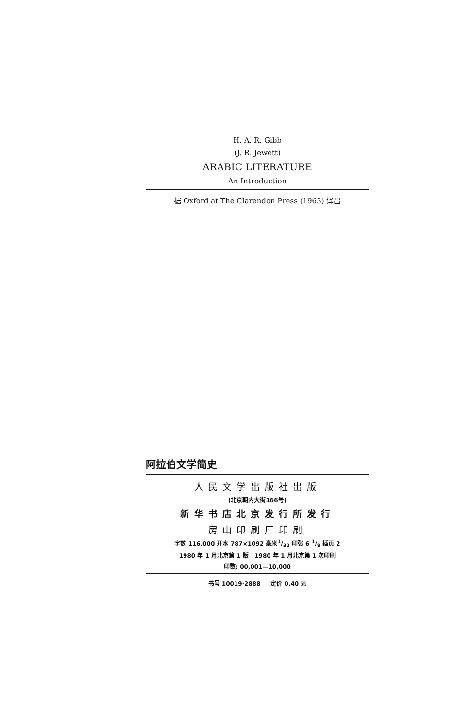H. A. R. Gibb
(J. R. Jewett)
ARABIC LITERATURE
An Introduction
据 Oxford at The Clarendon Press (1963) 译出
阿拉伯文学简史
人民文学出版社出版
(北京朝内大街166号)
新华书店北京发行所发行
房山印刷厂印刷
字数 116,000 开本 787×1092 毫米1/32 印张 6 1/8 插页 2
1980 年 1 月北京第 1 版 1980 年 1 月北京第 1 次印刷
印数: 00,001—10,000
书号 10019·2888 定价 0.40 元